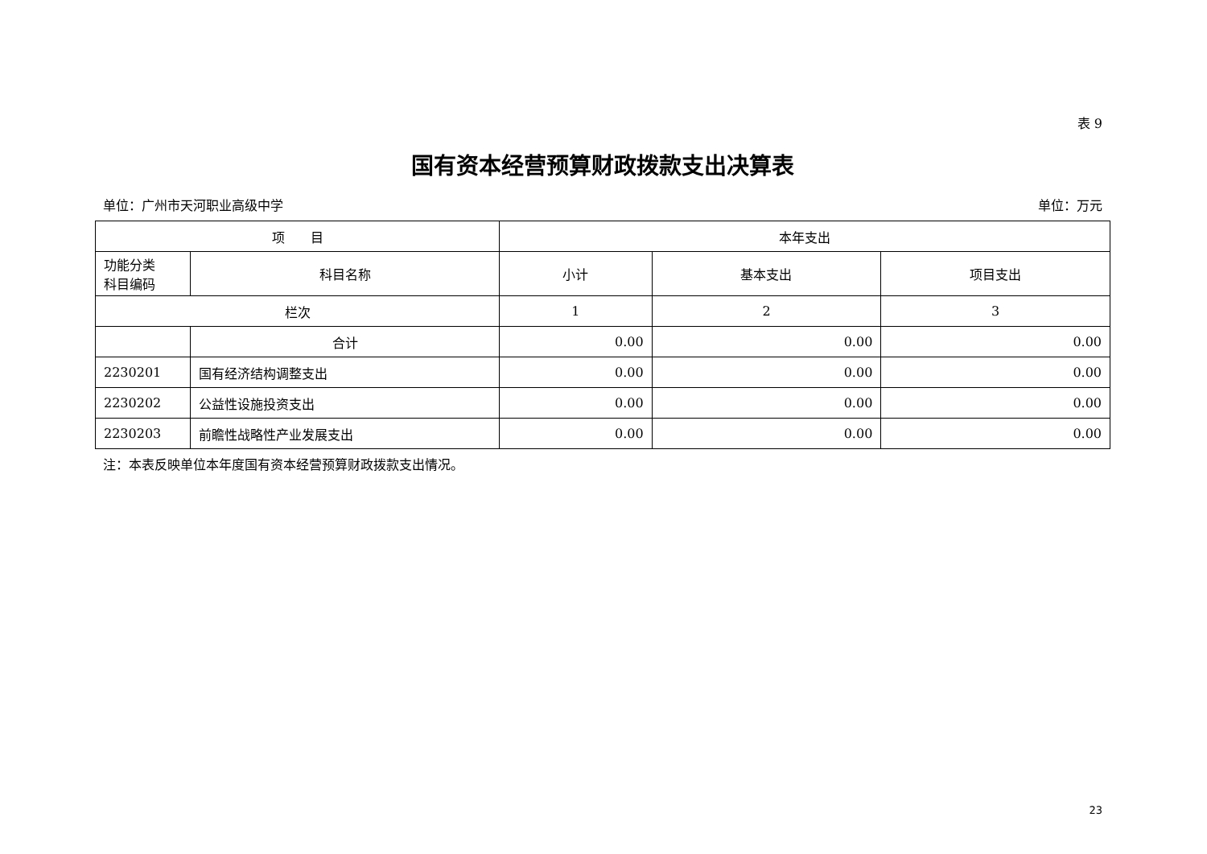表 9
国有资本经营预算财政拨款支出决算表
单位：广州市天河职业高级中学 单位：万元
| 项 目 | | 本年支出 | | |
| --- | --- | --- | --- | --- |
| 功能分类 科目编码 | 科目名称 | 小计 | 基本支出 | 项目支出 |
| 栏次 | | 1 | 2 | 3 |
| | 合计 | 0.00 | 0.00 | 0.00 |
| 2230201 | 国有经济结构调整支出 | 0.00 | 0.00 | 0.00 |
| 2230202 | 公益性设施投资支出 | 0.00 | 0.00 | 0.00 |
| 2230203 | 前瞻性战略性产业发展支出 | 0.00 | 0.00 | 0.00 |
注：本表反映单位本年度国有资本经营预算财政拨款支出情况。
23